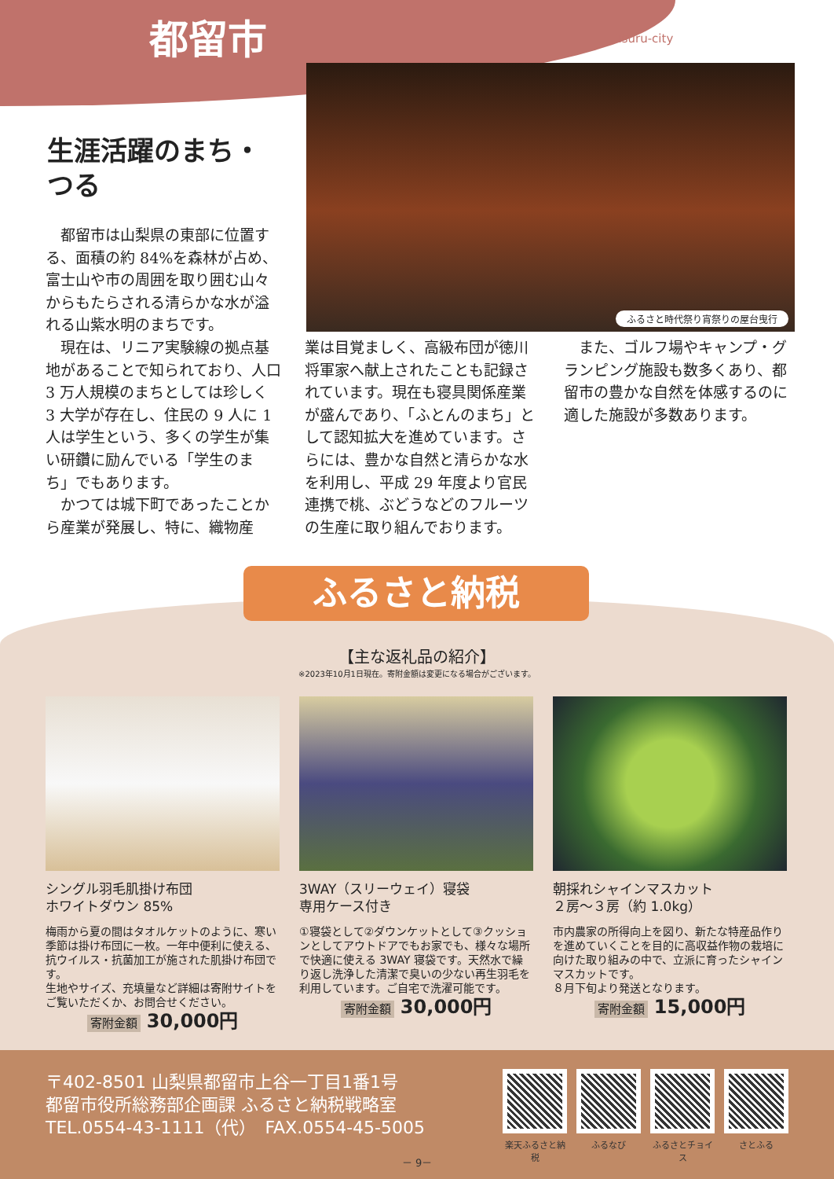都留市 Tsuru-city
ふるさと時代祭り宵祭りの屋台曳行
生涯活躍のまち・
つる
　都留市は山梨県の東部に位置する、面積の約 84%を森林が占め、富士山や市の周囲を取り囲む山々からもたらされる清らかな水が溢れる山紫水明のまちです。
　現在は、リニア実験線の拠点基地があることで知られており、人口 3 万人規模のまちとしては珍しく 3 大学が存在し、住民の 9 人に 1 人は学生という、多くの学生が集い研鑽に励んでいる「学生のまち」でもあります。
　かつては城下町であったことから産業が発展し、特に、織物産
業は目覚ましく、高級布団が徳川将軍家へ献上されたことも記録されています。現在も寝具関係産業が盛んであり、「ふとんのまち」として認知拡大を進めています。さらには、豊かな自然と清らかな水を利用し、平成 29 年度より官民連携で桃、ぶどうなどのフルーツの生産に取り組んでおります。
　また、ゴルフ場やキャンプ・グランピング施設も数多くあり、都留市の豊かな自然を体感するのに適した施設が多数あります。
ふるさと納税
【主な返礼品の紹介】
※2023年10月1日現在。寄附金額は変更になる場合がございます。
シングル羽毛肌掛け布団
ホワイトダウン 85%
梅雨から夏の間はタオルケットのように、寒い季節は掛け布団に一枚。一年中便利に使える、抗ウイルス・抗菌加工が施された肌掛け布団です。
生地やサイズ、充填量など詳細は寄附サイトをご覧いただくか、お問合せください。
寄附金額 30,000円
3WAY（スリーウェイ）寝袋
専用ケース付き
①寝袋として②ダウンケットとして③クッションとしてアウトドアでもお家でも、様々な場所で快適に使える 3WAY 寝袋です。天然水で繰り返し洗浄した清潔で臭いの少ない再生羽毛を利用しています。ご自宅で洗濯可能です。
寄附金額 30,000円
朝採れシャインマスカット
２房～３房（約 1.0kg）
市内農家の所得向上を図り、新たな特産品作りを進めていくことを目的に高収益作物の栽培に向けた取り組みの中で、立派に育ったシャインマスカットです。
８月下旬より発送となります。
寄附金額 15,000円
〒402-8501 山梨県都留市上谷一丁目1番1号
都留市役所総務部企画課 ふるさと納税戦略室
TEL.0554-43-1111（代）　FAX.0554-45-5005
楽天ふるさと納税
ふるなび ふるさとチョイス
さとふる
－ 9－